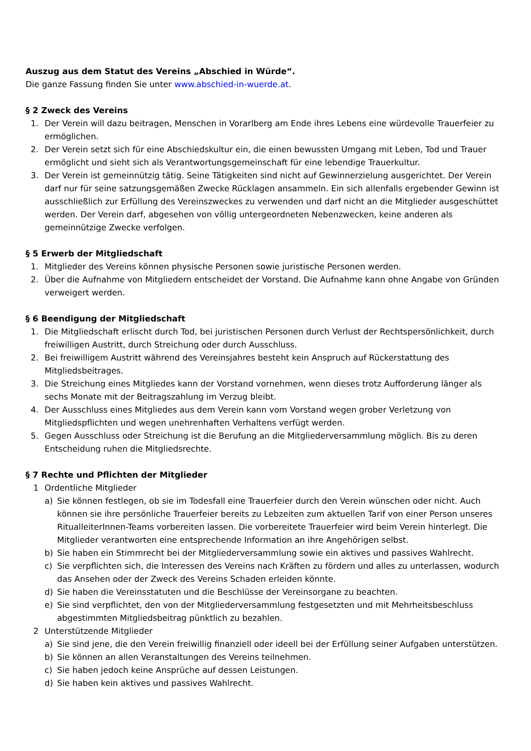Auszug aus dem Statut des Vereins „Abschied in Würde“.
Die ganze Fassung finden Sie unter www.abschied-in-wuerde.at.
§ 2 Zweck des Vereins
1. Der Verein will dazu beitragen, Menschen in Vorarlberg am Ende ihres Lebens eine würdevolle Trauerfeier zu ermöglichen.
2. Der Verein setzt sich für eine Abschiedskultur ein, die einen bewussten Umgang mit Leben, Tod und Trauer ermöglicht und sieht sich als Verantwortungsgemeinschaft für eine lebendige Trauerkultur.
3. Der Verein ist gemeinnützig tätig. Seine Tätigkeiten sind nicht auf Gewinnerzielung ausgerichtet. Der Verein darf nur für seine satzungsgemäßen Zwecke Rücklagen ansammeln. Ein sich allenfalls ergebender Gewinn ist ausschließlich zur Erfüllung des Vereinszweckes zu verwenden und darf nicht an die Mitglieder ausgeschüttet werden. Der Verein darf, abgesehen von völlig untergeordneten Nebenzwecken, keine anderen als gemeinnützige Zwecke verfolgen.
§ 5 Erwerb der Mitgliedschaft
1. Mitglieder des Vereins können physische Personen sowie juristische Personen werden.
2. Über die Aufnahme von Mitgliedern entscheidet der Vorstand. Die Aufnahme kann ohne Angabe von Gründen verweigert werden.
§ 6 Beendigung der Mitgliedschaft
1. Die Mitgliedschaft erlischt durch Tod, bei juristischen Personen durch Verlust der Rechtspersönlichkeit, durch freiwilligen Austritt, durch Streichung oder durch Ausschluss.
2. Bei freiwilligem Austritt während des Vereinsjahres besteht kein Anspruch auf Rückerstattung des Mitgliedsbeitrages.
3. Die Streichung eines Mitgliedes kann der Vorstand vornehmen, wenn dieses trotz Aufforderung länger als sechs Monate mit der Beitragszahlung im Verzug bleibt.
4. Der Ausschluss eines Mitgliedes aus dem Verein kann vom Vorstand wegen grober Verletzung von Mitgliedspflichten und wegen unehrenhaften Verhaltens verfügt werden.
5. Gegen Ausschluss oder Streichung ist die Berufung an die Mitgliederversammlung möglich. Bis zu deren Entscheidung ruhen die Mitgliedsrechte.
§ 7 Rechte und Pflichten der Mitglieder
1 Ordentliche Mitglieder
a) Sie können festlegen, ob sie im Todesfall eine Trauerfeier durch den Verein wünschen oder nicht. Auch können sie ihre persönliche Trauerfeier bereits zu Lebzeiten zum aktuellen Tarif von einer Person unseres RitualleiterInnen-Teams vorbereiten lassen. Die vorbereitete Trauerfeier wird beim Verein hinterlegt. Die Mitglieder verantworten eine entsprechende Information an ihre Angehörigen selbst.
b) Sie haben ein Stimmrecht bei der Mitgliederversammlung sowie ein aktives und passives Wahlrecht.
c) Sie verpflichten sich, die Interessen des Vereins nach Kräften zu fördern und alles zu unterlassen, wodurch das Ansehen oder der Zweck des Vereins Schaden erleiden könnte.
d) Sie haben die Vereinsstatuten und die Beschlüsse der Vereinsorgane zu beachten.
e) Sie sind verpflichtet, den von der Mitgliederversammlung festgesetzten und mit Mehrheitsbeschluss abgestimmten Mitgliedsbeitrag pünktlich zu bezahlen.
2 Unterstützende Mitglieder
a) Sie sind jene, die den Verein freiwillig finanziell oder ideell bei der Erfüllung seiner Aufgaben unterstützen.
b) Sie können an allen Veranstaltungen des Vereins teilnehmen.
c) Sie haben jedoch keine Ansprüche auf dessen Leistungen.
d) Sie haben kein aktives und passives Wahlrecht.